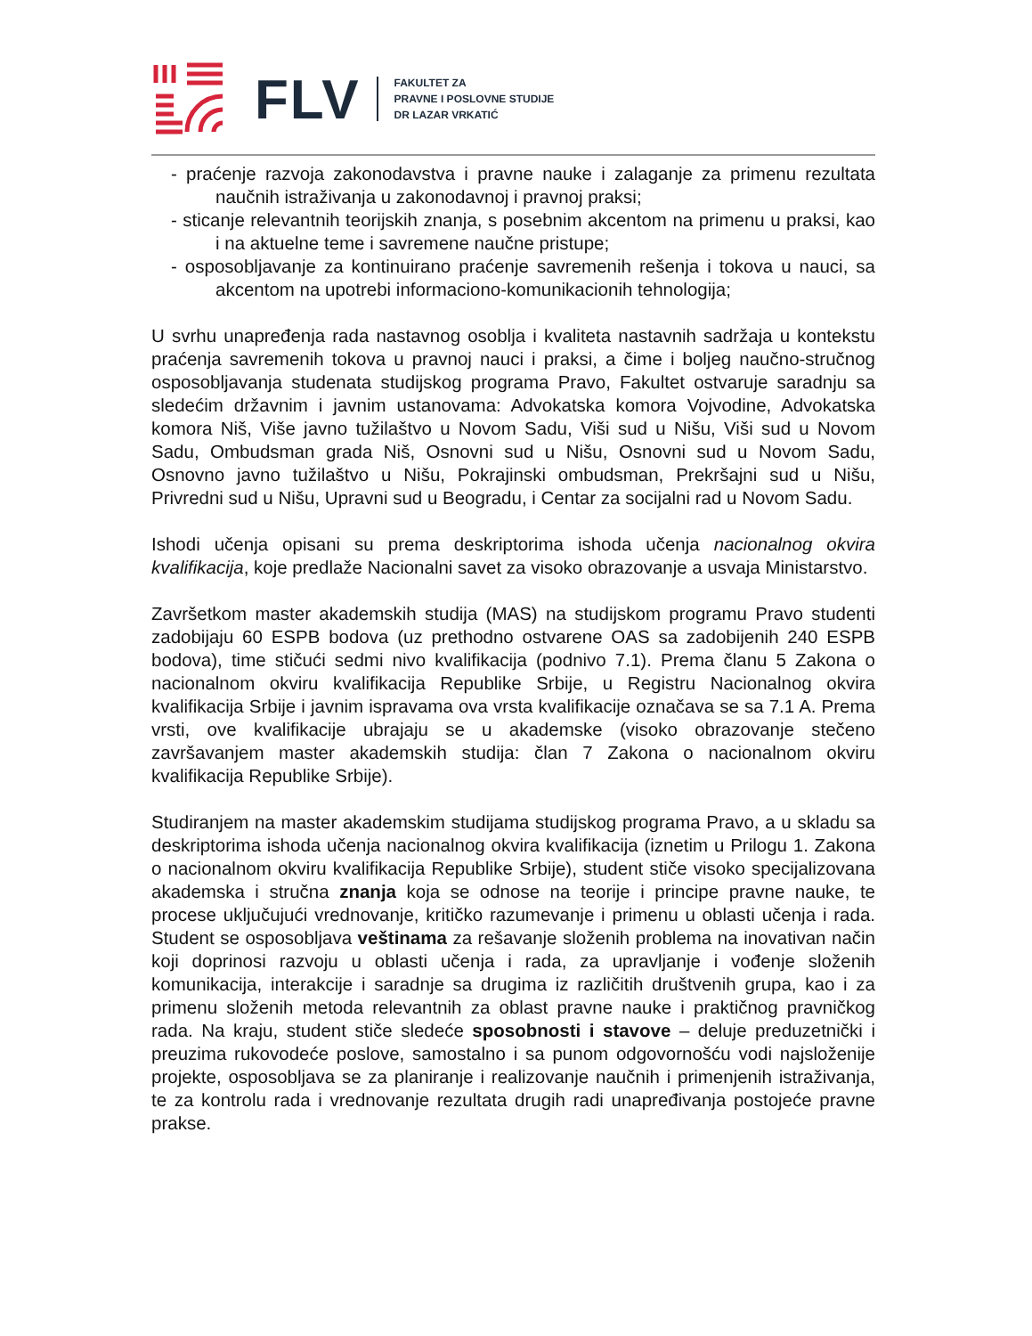FLV
FAKULTET ZA
PRAVNE I POSLOVNE STUDIJE
DR LAZAR VRKATIĆ
- praćenje razvoja zakonodavstva i pravne nauke i zalaganje za primenu rezultata naučnih istraživanja u zakonodavnoj i pravnoj praksi;
- sticanje relevantnih teorijskih znanja, s posebnim akcentom na primenu u praksi, kao i na aktuelne teme i savremene naučne pristupe;
- osposobljavanje za kontinuirano praćenje savremenih rešenja i tokova u nauci, sa akcentom na upotrebi informaciono-komunikacionih tehnologija;
U svrhu unapređenja rada nastavnog osoblja i kvaliteta nastavnih sadržaja u kontekstu praćenja savremenih tokova u pravnoj nauci i praksi, a čime i boljeg naučno-stručnog osposobljavanja studenata studijskog programa Pravo, Fakultet ostvaruje saradnju sa sledećim državnim i javnim ustanovama: Advokatska komora Vojvodine, Advokatska komora Niš, Više javno tužilaštvo u Novom Sadu, Viši sud u Nišu, Viši sud u Novom Sadu, Ombudsman grada Niš, Osnovni sud u Nišu, Osnovni sud u Novom Sadu, Osnovno javno tužilaštvo u Nišu, Pokrajinski ombudsman, Prekršajni sud u Nišu, Privredni sud u Nišu, Upravni sud u Beogradu, i Centar za socijalni rad u Novom Sadu.
Ishodi učenja opisani su prema deskriptorima ishoda učenja nacionalnog okvira kvalifikacija, koje predlaže Nacionalni savet za visoko obrazovanje a usvaja Ministarstvo.
Završetkom master akademskih studija (MAS) na studijskom programu Pravo studenti zadobijaju 60 ESPB bodova (uz prethodno ostvarene OAS sa zadobijenih 240 ESPB bodova), time stičući sedmi nivo kvalifikacija (podnivo 7.1). Prema članu 5 Zakona o nacionalnom okviru kvalifikacija Republike Srbije, u Registru Nacionalnog okvira kvalifikacija Srbije i javnim ispravama ova vrsta kvalifikacije označava se sa 7.1 A. Prema vrsti, ove kvalifikacije ubrajaju se u akademske (visoko obrazovanje stečeno završavanjem master akademskih studija: član 7 Zakona o nacionalnom okviru kvalifikacija Republike Srbije).
Studiranjem na master akademskim studijama studijskog programa Pravo, a u skladu sa deskriptorima ishoda učenja nacionalnog okvira kvalifikacija (iznetim u Prilogu 1. Zakona o nacionalnom okviru kvalifikacija Republike Srbije), student stiče visoko specijalizovana akademska i stručna znanja koja se odnose na teorije i principe pravne nauke, te procese uključujući vrednovanje, kritičko razumevanje i primenu u oblasti učenja i rada. Student se osposobljava veštinama za rešavanje složenih problema na inovativan način koji doprinosi razvoju u oblasti učenja i rada, za upravljanje i vođenje složenih komunikacija, interakcije i saradnje sa drugima iz različitih društvenih grupa, kao i za primenu složenih metoda relevantnih za oblast pravne nauke i praktičnog pravničkog rada. Na kraju, student stiče sledeće sposobnosti i stavove – deluje preduzetnički i preuzima rukovodeće poslove, samostalno i sa punom odgovornošću vodi najsloženije projekte, osposobljava se za planiranje i realizovanje naučnih i primenjenih istraživanja, te za kontrolu rada i vrednovanje rezultata drugih radi unapređivanja postojeće pravne prakse.